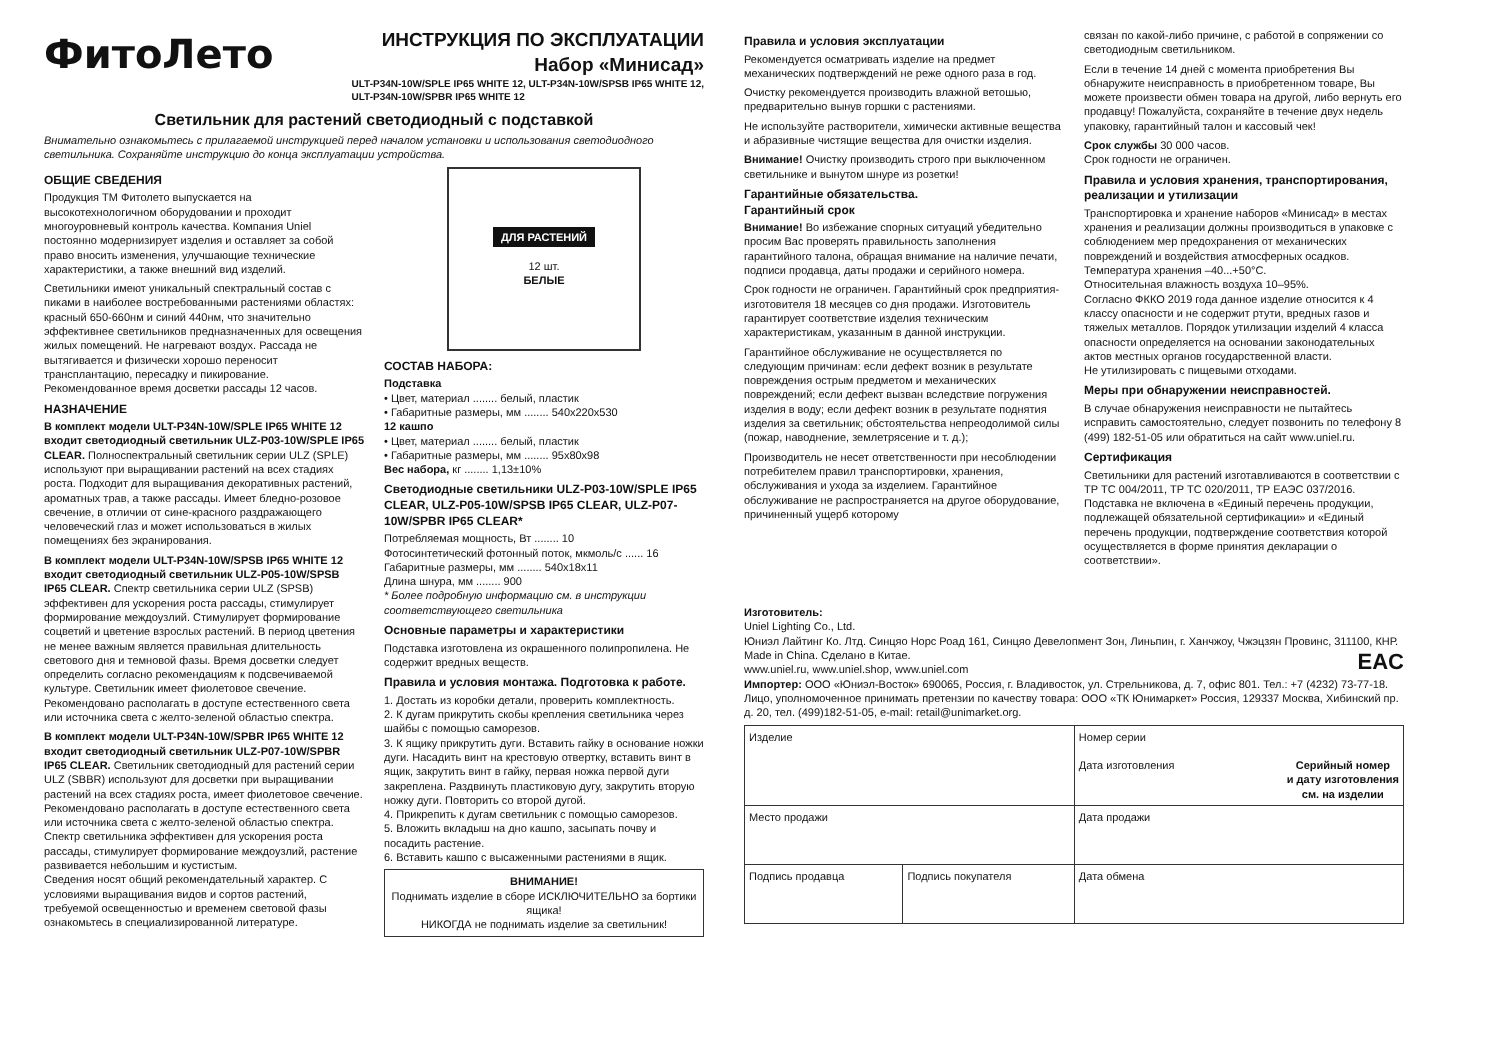ФитоЛето
ИНСТРУКЦИЯ ПО ЭКСПЛУАТАЦИИ
Набор «Минисад»
ULT-P34N-10W/SPLE IP65 WHITE 12, ULT-P34N-10W/SPSB IP65 WHITE 12,
ULT-P34N-10W/SPBR IP65 WHITE 12
Светильник для растений светодиодный с подставкой
Внимательно ознакомьтесь с прилагаемой инструкцией перед началом установки и использования светодиодного светильника. Сохраняйте инструкцию до конца эксплуатации устройства.
ОБЩИЕ СВЕДЕНИЯ
Продукция ТМ Фитолето выпускается на высокотехнологичном оборудовании и проходит многоуровневый контроль качества. Компания Uniel постоянно модернизирует изделия и оставляет за собой право вносить изменения, улучшающие технические характеристики, а также внешний вид изделий.
Светильники имеют уникальный спектральный состав с пиками в наиболее востребованными растениями областях: красный 650-660нм и синий 440нм, что значительно эффективнее светильников предназначенных для освещения жилых помещений. Не нагревают воздух. Рассада не вытягивается и физически хорошо переносит трансплантацию, пересадку и пикирование. Рекомендованное время досветки рассады 12 часов.
НАЗНАЧЕНИЕ
В комплект модели ULT-P34N-10W/SPLE IP65 WHITE 12 входит светодиодный светильник ULZ-P03-10W/SPLE IP65 CLEAR. Полноспектральный светильник серии ULZ (SPLE) используют при выращивании растений на всех стадиях роста. Подходит для выращивания декоративных растений, ароматных трав, а также рассады. Имеет бледно-розовое свечение, в отличии от сине-красного раздражающего человеческий глаз и может использоваться в жилых помещениях без экранирования.
В комплект модели ULT-P34N-10W/SPSB IP65 WHITE 12 входит светодиодный светильник ULZ-P05-10W/SPSB IP65 CLEAR. Спектр светильника серии ULZ (SPSB) эффективен для ускорения роста рассады, стимулирует формирование междоузлий. Стимулирует формирование соцветий и цветение взрослых растений. В период цветения не менее важным является правильная длительность светового дня и темновой фазы. Время досветки следует определить согласно рекомендациям к подсвечиваемой культуре. Светильник имеет фиолетовое свечение. Рекомендовано располагать в доступе естественного света или источника света с желто-зеленой областью спектра.
В комплект модели ULT-P34N-10W/SPBR IP65 WHITE 12 входит светодиодный светильник ULZ-P07-10W/SPBR IP65 CLEAR. Светильник светодиодный для растений серии ULZ (SBBR) используют для досветки при выращивании растений на всех стадиях роста, имеет фиолетовое свечение. Рекомендовано располагать в доступе естественного света или источника света с желто-зеленой областью спектра. Спектр светильника эффективен для ускорения роста рассады, стимулирует формирование междоузлий, растение развивается небольшим и кустистым.
Сведения носят общий рекомендательный характер. С условиями выращивания видов и сортов растений, требуемой освещенностью и временем световой фазы ознакомьтесь в специализированной литературе.
ДЛЯ РАСТЕНИЙ
12 шт.
БЕЛЫЕ
СОСТАВ НАБОРА:
Подставка
• Цвет, материал ........ белый, пластик
• Габаритные размеры, мм ........ 540х220х530
12 кашпо
• Цвет, материал ........ белый, пластик
• Габаритные размеры, мм ........ 95х80х98
Вес набора, кг ........ 1,13±10%
Светодиодные светильники ULZ-P03-10W/SPLE IP65 CLEAR, ULZ-P05-10W/SPSB IP65 CLEAR, ULZ-P07-10W/SPBR IP65 CLEAR*
Потребляемая мощность, Вт ........ 10
Фотосинтетический фотонный поток, мкмоль/с ...... 16
Габаритные размеры, мм ........ 540х18х11
Длина шнура, мм ........ 900
* Более подробную информацию см. в инструкции соответствующего светильника
Основные параметры и характеристики
Подставка изготовлена из окрашенного полипропилена. Не содержит вредных веществ.
Правила и условия монтажа. Подготовка к работе.
1. Достать из коробки детали, проверить комплектность.
2. К дугам прикрутить скобы крепления светильника через шайбы с помощью саморезов.
3. К ящику прикрутить дуги. Вставить гайку в основание ножки дуги. Насадить винт на крестовую отвертку, вставить винт в ящик, закрутить винт в гайку, первая ножка первой дуги закреплена. Раздвинуть пластиковую дугу, закрутить вторую ножку дуги. Повторить со второй дугой.
4. Прикрепить к дугам светильник с помощью саморезов.
5. Вложить вкладыш на дно кашпо, засыпать почву и посадить растение.
6. Вставить кашпо с высаженными растениями в ящик.
ВНИМАНИЕ!
Поднимать изделие в сборе ИСКЛЮЧИТЕЛЬНО за бортики ящика!
НИКОГДА не поднимать изделие за светильник!
Правила и условия эксплуатации
Рекомендуется осматривать изделие на предмет механических подтверждений не реже одного раза в год.
Очистку рекомендуется производить влажной ветошью, предварительно вынув горшки с растениями.
Не используйте растворители, химически активные вещества и абразивные чистящие вещества для очистки изделия.
Внимание! Очистку производить строго при выключенном светильнике и вынутом шнуре из розетки!
Гарантийные обязательства.
Гарантийный срок
Внимание! Во избежание спорных ситуаций убедительно просим Вас проверять правильность заполнения гарантийного талона, обращая внимание на наличие печати, подписи продавца, даты продажи и серийного номера.
Срок годности не ограничен. Гарантийный срок предприятия-изготовителя 18 месяцев со дня продажи. Изготовитель гарантирует соответствие изделия техническим характеристикам, указанным в данной инструкции.
Гарантийное обслуживание не осуществляется по следующим причинам: если дефект возник в результате повреждения острым предметом и механических повреждений; если дефект вызван вследствие погружения изделия в воду; если дефект возник в результате поднятия изделия за светильник; обстоятельства непреодолимой силы (пожар, наводнение, землетрясение и т. д.);
Производитель не несет ответственности при несоблюдении потребителем правил транспортировки, хранения, обслуживания и ухода за изделием. Гарантийное обслуживание не распространяется на другое оборудование, причиненный ущерб которому
связан по какой-либо причине, с работой в сопряжении со светодиодным светильником.
Если в течение 14 дней с момента приобретения Вы обнаружите неисправность в приобретенном товаре, Вы можете произвести обмен товара на другой, либо вернуть его продавцу! Пожалуйста, сохраняйте в течение двух недель упаковку, гарантийный талон и кассовый чек!
Срок службы 30 000 часов.
Срок годности не ограничен.
Правила и условия хранения, транспортирования, реализации и утилизации
Транспортировка и хранение наборов «Минисад» в местах хранения и реализации должны производиться в упаковке с соблюдением мер предохранения от механических повреждений и воздействия атмосферных осадков.
Температура хранения –40...+50°С.
Относительная влажность воздуха 10–95%.
Согласно ФККО 2019 года данное изделие относится к 4 классу опасности и не содержит ртути, вредных газов и тяжелых металлов. Порядок утилизации изделий 4 класса опасности определяется на основании законодательных актов местных органов государственной власти.
Не утилизировать с пищевыми отходами.
Меры при обнаружении неисправностей.
В случае обнаружения неисправности не пытайтесь исправить самостоятельно, следует позвонить по телефону 8 (499) 182-51-05 или обратиться на сайт www.uniel.ru.
Сертификация
Светильники для растений изготавливаются в соответствии с ТР ТС 004/2011, ТР ТС 020/2011, ТР ЕАЭС 037/2016.
Подставка не включена в «Единый перечень продукции, подлежащей обязательной сертификации» и «Единый перечень продукции, подтверждение соответствия которой осуществляется в форме принятия декларации о соответствии».
Изготовитель:
Uniel Lighting Co., Ltd.
Юниэл Лайтинг Ко. Лтд. Синцяо Норс Роад 161, Синцяо Девелопмент Зон, Линьпин, г. Ханчжоу, Чжэцзян Провинс, 311100, КНР. Made in China. Сделано в Китае. EAC
www.uniel.ru, www.uniel.shop, www.uniel.com
Импортер: ООО «Юниэл-Восток» 690065, Россия, г. Владивосток, ул. Стрельникова, д. 7, офис 801. Тел.: +7 (4232) 73-77-18.
Лицо, уполномоченное принимать претензии по качеству товара: ООО «ТК Юнимаркет» Россия, 129337 Москва, Хибинский пр. д. 20, тел. (499)182-51-05, e-mail: retail@unimarket.org.
| Изделие | | Номер серии Дата изготовления Серийный номер и дату изготовления см. на изделии |
| Место продажи | | Дата продажи |
| Подпись продавца | Подпись покупателя | Дата обмена |